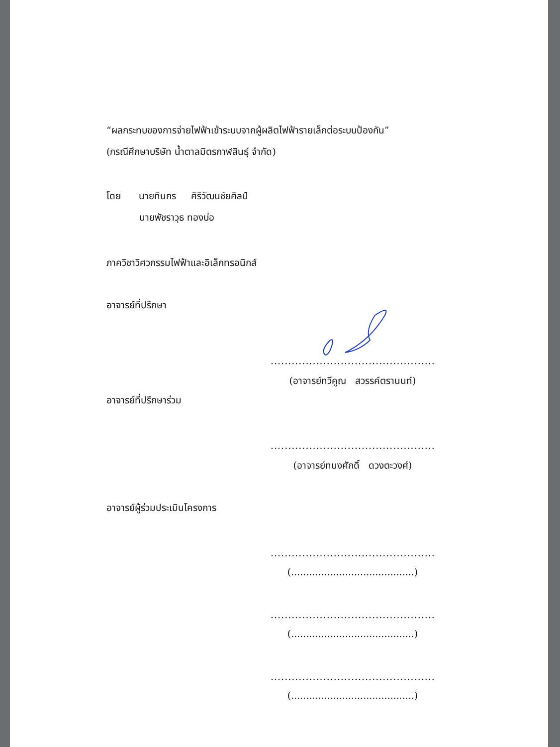“ผลกระทบของการจ่ายไฟฟ้าเข้าระบบจากผู้ผลิตไฟฟ้ารายเล็กต่อระบบป้องกัน”
(กรณีศึกษาบริษัท น้ำตาลมิตรกาฬสินธุ์ จำกัด)
โดย นายทินกร ศิริวัฒนชัยศิลป์
นายพัชราวุธ ทองบ่อ
ภาควิชาวิศวกรรมไฟฟ้าและอิเล็กทรอนิกส์
อาจารย์ที่ปรึกษา
.......................................................
(อาจารย์ทวีคูณ สวรรค์ตรานนท์)
อาจารย์ที่ปรึกษาร่วม
.......................................................
(อาจารย์ทนงศักดิ์ ดวงตะวงศ์)
อาจารย์ผู้ร่วมประเมินโครงการ
.......................................................
(.........................................)
.......................................................
(.........................................)
.......................................................
(.........................................)